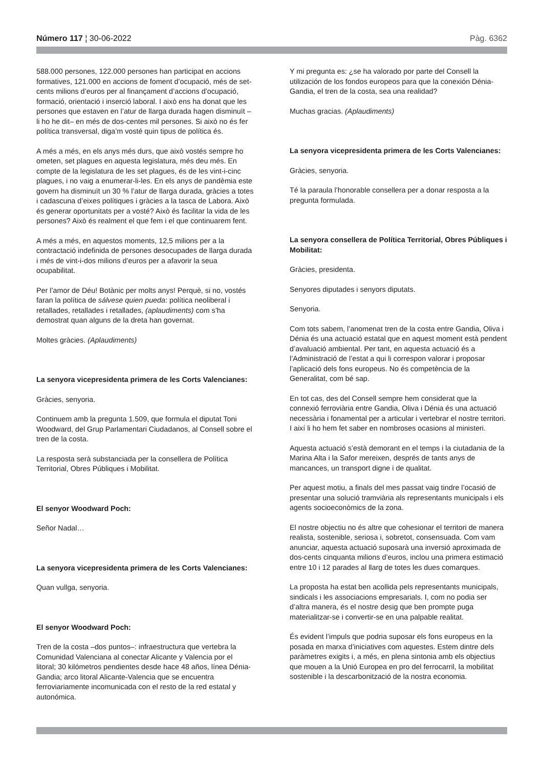Número 117 ¦ 30-06-2022 Pàg. 6362
588.000 persones, 122.000 persones han participat en accions formatives, 121.000 en accions de foment d’ocupació, més de set-cents milions d’euros per al finançament d’accions d’ocupació, formació, orientació i inserció laboral. I això ens ha donat que les persones que estaven en l’atur de llarga durada hagen disminuït –li ho he dit– en més de dos-centes mil persones. Si això no és fer política transversal, diga’m vosté quin tipus de política és.
A més a més, en els anys més durs, que això vostés sempre ho ometen, set plagues en aquesta legislatura, més deu més. En compte de la legislatura de les set plagues, és de les vint-i-cinc plagues, i no vaig a enumerar-li-les. En els anys de pandèmia este govern ha disminuït un 30 % l’atur de llarga durada, gràcies a totes i cadascuna d’eixes polítiques i gràcies a la tasca de Labora. Això és generar oportunitats per a vosté? Això és facilitar la vida de les persones? Això és realment el que fem i el que continuarem fent.
A més a més, en aquestos moments, 12,5 milions per a la contractació indefinida de persones desocupades de llarga durada i més de vint-i-dos milions d’euros per a afavorir la seua ocupabilitat.
Per l’amor de Déu! Botànic per molts anys! Perquè, si no, vostés faran la política de sálvese quien pueda: política neoliberal i retallades, retallades i retallades, (aplaudiments) com s’ha demostrat quan alguns de la dreta han governat.
Moltes gràcies. (Aplaudiments)
La senyora vicepresidenta primera de les Corts Valencianes:
Gràcies, senyoria.
Continuem amb la pregunta 1.509, que formula el diputat Toni Woodward, del Grup Parlamentari Ciudadanos, al Consell sobre el tren de la costa.
La resposta serà substanciada per la consellera de Política Territorial, Obres Públiques i Mobilitat.
El senyor Woodward Poch:
Señor Nadal…
La senyora vicepresidenta primera de les Corts Valencianes:
Quan vullga, senyoria.
El senyor Woodward Poch:
Tren de la costa –dos puntos–: infraestructura que vertebra la Comunidad Valenciana al conectar Alicante y Valencia por el litoral; 30 kilómetros pendientes desde hace 48 años, línea Dénia-Gandia; arco litoral Alicante-Valencia que se encuentra ferroviariamente incomunicada con el resto de la red estatal y autonómica.
Y mi pregunta es: ¿se ha valorado por parte del Consell la utilización de los fondos europeos para que la conexión Dénia-Gandia, el tren de la costa, sea una realidad?
Muchas gracias. (Aplaudiments)
La senyora vicepresidenta primera de les Corts Valencianes:
Gràcies, senyoria.
Té la paraula l’honorable consellera per a donar resposta a la pregunta formulada.
La senyora consellera de Política Territorial, Obres Públiques i Mobilitat:
Gràcies, presidenta.
Senyores diputades i senyors diputats.
Senyoria.
Com tots sabem, l’anomenat tren de la costa entre Gandia, Oliva i Dénia és una actuació estatal que en aquest moment està pendent d’avaluació ambiental. Per tant, en aquesta actuació és a l’Administració de l’estat a qui li correspon valorar i proposar l’aplicació dels fons europeus. No és competència de la Generalitat, com bé sap.
En tot cas, des del Consell sempre hem considerat que la connexió ferroviària entre Gandia, Oliva i Dénia és una actuació necessària i fonamental per a articular i vertebrar el nostre territori. I així li ho hem fet saber en nombroses ocasions al ministeri.
Aquesta actuació s’està demorant en el temps i la ciutadania de la Marina Alta i la Safor mereixen, després de tants anys de mancances, un transport digne i de qualitat.
Per aquest motiu, a finals del mes passat vaig tindre l’ocasió de presentar una solució tramviària als representants municipals i els agents socioeconòmics de la zona.
El nostre objectiu no és altre que cohesionar el territori de manera realista, sostenible, seriosa i, sobretot, consensuada. Com vam anunciar, aquesta actuació suposarà una inversió aproximada de dos-cents cinquanta milions d’euros, inclou una primera estimació entre 10 i 12 parades al llarg de totes les dues comarques.
La proposta ha estat ben acollida pels representants municipals, sindicals i les associacions empresarials. I, com no podia ser d’altra manera, és el nostre desig que ben prompte puga materialitzar-se i convertir-se en una palpable realitat.
És evident l’impuls que podria suposar els fons europeus en la posada en marxa d’iniciatives com aquestes. Estem dintre dels paràmetres exigits i, a més, en plena sintonia amb els objectius que mouen a la Unió Europea en pro del ferrocarril, la mobilitat sostenible i la descarbonització de la nostra economia.